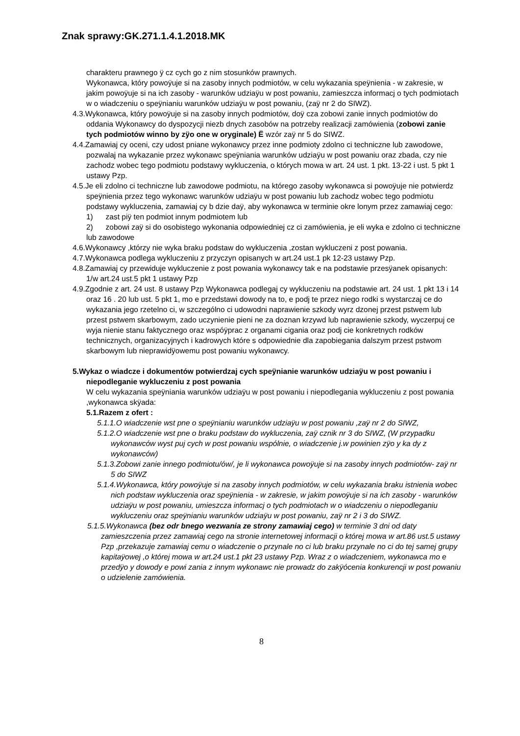Znak sprawy:GK.271.1.4.1.2018.MK
charakteru prawnego ÿ cz cych go z nim stosunków prawnych.
Wykonawca, który powoÿuje si na zasoby innych podmiotów, w celu wykazania speÿnienia - w zakresie, w jakim powoÿuje si na ich zasoby - warunków udziaÿu w post powaniu, zamieszcza informacj o tych podmiotach w o wiadczeniu o speÿnianiu warunków udziaÿu w post powaniu, (zaÿ nr 2 do SIWZ).
4.3.Wykonawca, który powoÿuje si na zasoby innych podmiotów, doÿ cza zobowi zanie innych podmiotów do oddania Wykonawcy do dyspozycji niezb dnych zasobów na potrzeby realizacji zamówienia (zobowi zanie tych podmiotów winno by zÿo one w oryginale) Ë wzór zaÿ nr 5 do SIWZ.
4.4.Zamawiaj cy oceni, czy udost pniane wykonawcy przez inne podmioty zdolno ci techniczne lub zawodowe, pozwalaj na wykazanie przez wykonawc speÿniania warunków udziaÿu w post powaniu oraz zbada, czy nie zachodz wobec tego podmiotu podstawy wykluczenia, o których mowa w art. 24 ust. 1 pkt. 13-22 i ust. 5 pkt 1 ustawy Pzp.
4.5.Je eli zdolno ci techniczne lub zawodowe podmiotu, na którego zasoby wykonawca si powoÿuje nie potwierdz speÿnienia przez tego wykonawc warunków udziaÿu w post powaniu lub zachodz wobec tego podmiotu podstawy wykluczenia, zamawiaj cy b dzie daÿ, aby wykonawca w terminie okre lonym przez zamawiaj cego:
1) zast piÿ ten podmiot innym podmiotem lub
2) zobowi zaÿ si do osobistego wykonania odpowiedniej cz ci zamówienia, je eli wyka e zdolno ci techniczne lub zawodowe
4.6.Wykonawcy ,którzy nie wyka braku podstaw do wykluczenia ,zostan wykluczeni z post powania.
4.7.Wykonawca podlega wykluczeniu z przyczyn opisanych w art.24 ust.1 pk 12-23 ustawy Pzp.
4.8.Zamawiaj cy przewiduje wykluczenie z post powania wykonawcy tak e na podstawie przesÿanek opisanych:
1/w art.24 ust.5 pkt 1 ustawy Pzp
4.9.Zgodnie z art. 24 ust. 8 ustawy Pzp Wykonawca podlegaj cy wykluczeniu na podstawie art. 24 ust. 1 pkt 13 i 14 oraz 16 . 20 lub ust. 5 pkt 1, mo e przedstawi dowody na to, e podj te przez niego rodki s wystarczaj ce do wykazania jego rzetelno ci, w szczególno ci udowodni naprawienie szkody wyrz dzonej przest pstwem lub przest pstwem skarbowym, zado uczynienie pieni ne za doznan krzywd lub naprawienie szkody, wyczerpuj ce wyja nienie stanu faktycznego oraz wspóÿprac z organami cigania oraz podj cie konkretnych rodków technicznych, organizacyjnych i kadrowych które s odpowiednie dla zapobiegania dalszym przest pstwom skarbowym lub nieprawidÿowemu post powaniu wykonawcy.
5.Wykaz o wiadcze i dokumentów potwierdzaj cych speÿnianie warunków udziaÿu w post powaniu i niepodleganie wykluczeniu z post powania
W celu wykazania speÿniania warunków udziaÿu w post powaniu i niepodlegania wykluczeniu z post powania ,wykonawca skÿada:
5.1.Razem z ofert :
5.1.1.O wiadczenie wst pne o speÿnianiu warunków udziaÿu w post powaniu ,zaÿ nr 2 do SIWZ,
5.1.2.O wiadczenie wst pne o braku podstaw do wykluczenia, zaÿ cznik nr 3 do SIWZ, (W przypadku wykonawców wyst puj cych w post powaniu wspólnie, o wiadczenie j.w powinien zÿo y ka dy z wykonawców)
5.1.3.Zobowi zanie innego podmiotu/ów/, je li wykonawca powoÿuje si na zasoby innych podmiotów- zaÿ nr 5 do SIWZ
5.1.4.Wykonawca, który powoÿuje si na zasoby innych podmiotów, w celu wykazania braku istnienia wobec nich podstaw wykluczenia oraz speÿnienia - w zakresie, w jakim powoÿuje si na ich zasoby - warunków udziaÿu w post powaniu, umieszcza informacj o tych podmiotach w o wiadczeniu o niepodleganiu wykluczeniu oraz speÿnianiu warunków udziaÿu w post powaniu, zaÿ nr 2 i 3 do SIWZ.
5.1.5.Wykonawca (bez odr bnego wezwania ze strony zamawiaj cego) w terminie 3 dni od daty zamieszczenia przez zamawiaj cego na stronie internetowej informacji o której mowa w art.86 ust.5 ustawy Pzp ,przekazuje zamawiaj cemu o wiadczenie o przynale no ci lub braku przynale no ci do tej samej grupy kapitaÿowej ,o której mowa w art.24 ust.1 pkt 23 ustawy Pzp. Wraz z o wiadczeniem, wykonawca mo e przedÿo y dowody e powi zania z innym wykonawc nie prowadz do zakÿócenia konkurencji w post powaniu o udzielenie zamówienia.
8